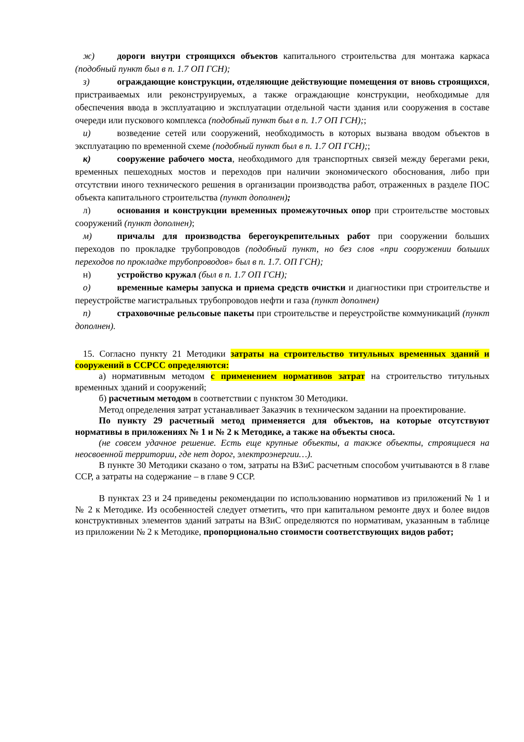ж) дороги внутри строящихся объектов капитального строительства для монтажа каркаса (подобный пункт был в п. 1.7 ОП ГСН);
з) ограждающие конструкции, отделяющие действующие помещения от вновь строящихся, пристраиваемых или реконструируемых, а также ограждающие конструкции, необходимые для обеспечения ввода в эксплуатацию и эксплуатации отдельной части здания или сооружения в составе очереди или пускового комплекса (подобный пункт был в п. 1.7 ОП ГСН);;
и) возведение сетей или сооружений, необходимость в которых вызвана вводом объектов в эксплуатацию по временной схеме (подобный пункт был в п. 1.7 ОП ГСН);;
к) сооружение рабочего моста, необходимого для транспортных связей между берегами реки, временных пешеходных мостов и переходов при наличии экономического обоснования, либо при отсутствии иного технического решения в организации производства работ, отраженных в разделе ПОС объекта капитального строительства (пункт дополнен);
л) основания и конструкции временных промежуточных опор при строительстве мостовых сооружений (пункт дополнен);
м) причалы для производства берегоукрепительных работ при сооружении больших переходов по прокладке трубопроводов (подобный пункт, но без слов «при сооружении больших переходов по прокладке трубопроводов» был в п. 1.7. ОП ГСН);
н) устройство кружал (был в п. 1.7 ОП ГСН);
о) временные камеры запуска и приема средств очистки и диагностики при строительстве и переустройстве магистральных трубопроводов нефти и газа (пункт дополнен)
п) страховочные рельсовые пакеты при строительстве и переустройстве коммуникаций (пункт дополнен).
15. Согласно пункту 21 Методики затраты на строительство титульных временных зданий и сооружений в ССРСС определяются:
а) нормативным методом с применением нормативов затрат на строительство титульных временных зданий и сооружений;
б) расчетным методом в соответствии с пунктом 30 Методики.
Метод определения затрат устанавливает Заказчик в техническом задании на проектирование.
По пункту 29 расчетный метод применяется для объектов, на которые отсутствуют нормативы в приложениях № 1 и № 2 к Методике, а также на объекты сноса.
(не совсем удачное решение. Есть еще крупные объекты, а также объекты, строящиеся на неосвоенной территории, где нет дорог, электроэнергии…).
В пункте 30 Методики сказано о том, затраты на ВЗиС расчетным способом учитываются в 8 главе ССР, а затраты на содержание – в главе 9 ССР.
В пунктах 23 и 24 приведены рекомендации по использованию нормативов из приложений № 1 и № 2 к Методике. Из особенностей следует отметить, что при капитальном ремонте двух и более видов конструктивных элементов зданий затраты на ВЗиС определяются по нормативам, указанным в таблице из приложении № 2 к Методике, пропорционально стоимости соответствующих видов работ;